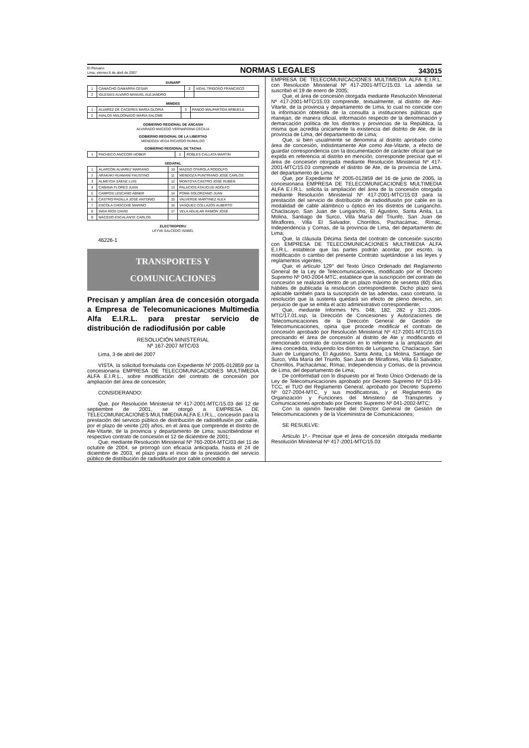El Peruano
Lima, viernes 6 de abril de 2007
NORMAS LEGALES
343015
SUNARP
| 1 | CAMACHO GAMARRA CESAR | 3 | VIDAL TRIGOSO FRANCISCO |
| 2 | IGLESIAS ALVARO MANUEL ALEJANDRO | | |
MIMDES
| 1 | ALVAREZ DE CACERES MARIA GLORIA | 3 | PANDO MALPARTIDA ARBUELA |
| 2 | AVALOS MALDONADO MARIA SALOME | | |
GOBIERNO REGIONAL DE ANCASH
ALVARADO MACEDO VERNARDINA CECILIA
GOBIERNO REGIONAL DE LA LIBERTAD
MENDOZA VEGA RICARDO RUMALDO
GOBIERNO REGIONAL DE TACNA
| 1 | PACHECO ANCCORI HOBER | 2 | ROBLES CALLATA MARTÍN |
SEDAPAL
| 1 | ALARCÓN ALVAREZ MARIANO | 10 | MAZGO OTAROLA RODOLFO |
| 2 | ARAKAKI HUAMANÍ FAUSTINO | 11 | MENDOZA PUNTRIANO JOSÉ CARLOS |
| 3 | ALMEYDA SÁENZ LUIS | 12 | MONTOYA CASTRO JOSÉ RUBÉN |
| 4 | CABANA FLORES JUAN | 13 | PALACIOS ATAUCUSI ADOLFO |
| 5 | CAMPOS LESCANO ABNER | 14 | POMA SOLORZANO JUAN |
| 6 | CASTRO PADILLA JOSÉ ANTONIO | 15 | VALVERDE MARTINEZ ALEX |
| 7 | ESCOLA CHOCCHE MARINO | 16 | VASQUEZ COLLAZOS ALBERTO |
| 8 | INGA RÍOS DAVID | 17 | VELA AGUILAR RAMÓN JOSÉ |
| 9 | MACEDO ESCALANTE CARLOS | | |
ELECTROPERU
LEYVA SALCEDO ISABEL
46226-1
TRANSPORTES Y
COMUNICACIONES
Precisan y amplían área de concesión otorgada a Empresa de Telecomunicaciones Multimedia Alfa E.I.R.L. para prestar servicio de distribución de radiodifusión por cable
RESOLUCIÓN MINISTERIAL
Nº 167-2007 MTC/03
Lima, 3 de abril del 2007
VISTA, la solicitud formulada con Expediente Nº 2005-012859 por la concesionaria EMPRESA DE TELECOMUNICACIONES MULTIMEDIA ALFA E.I.R.L., sobre modificación del contrato de concesión por ampliación del área de concesión;
CONSIDERANDO:
Que, por Resolución Ministerial Nº 417-2001-MTC/15.03 del 12 de septiembre de 2001, se otorgó a EMPRESA DE TELECOMUNICACIONES MULTIMEDIA ALFA E.I.R.L., concesión para la prestación del servicio público de distribución de radiodifusión por cable, por el plazo de veinte (20) años, en el área que comprende el distrito de Ate-Vitarte, de la provincia y departamento de Lima; suscribiéndose el respectivo contrato de concesión el 12 de diciembre de 2001;
Que, mediante Resolución Ministerial Nº 760-2004-MTC/03 del 11 de octubre de 2004, se prorrogó con eficacia anticipada, hasta el 24 de diciembre de 2003, el plazo para el inicio de la prestación del servicio público de distribución de radiodifusión por cable concedido a
EMPRESA DE TELECOMUNICACIONES MULTIMEDIA ALFA E.I.R.L. con Resolución Ministerial Nº 417-2001-MTC/15.03. La adenda se suscribió el 19 de enero de 2005;
Que, el área de concesión otorgada mediante Resolución Ministerial Nº 417-2001-MTC/15.03 comprende, textualmente, al distrito de Ate-Vitarte, de la provincia y departamento de Lima, lo cual no coincide con la información obtenida de la consulta a instituciones públicas que manejan, de manera oficial, información respecto de la denominación y demarcación política de los distritos y provincias de la República, la misma que acredita únicamente la existencia del distrito de Ate, de la provincia de Lima, del departamento de Lima;
Que, si bien usualmente se denomina al distrito aprobado como área de concesión, indistintamente Ate como Ate-Vitarte, a efecto de guardar correspondencia con la documentación de carácter oficial que se expida en referencia al distrito en mención, corresponde precisar que el área de concesión otorgada mediante Resolución Ministerial Nº 417-2001-MTC/15.03 comprende el distrito de Ate, de la provincia de Lima, del departamento de Lima;
Que, por Expediente Nº 2005-012859 del 16 de junio de 2005, la concesionaria EMPRESA DE TELECOMUNICACIONES MULTIMEDIA ALFA E.I.R.L. solicita la ampliación del área de la concesión otorgada mediante Resolución Ministerial Nº 417-2001-MTC/15.03 para la prestación del servicio de distribución de radiodifusión por cable en la modalidad de cable alámbrico u óptico en los distritos de Lurigancho, Chaclacayo, San Juan de Lurigancho, El Agustino, Santa Anita, La Molina, Santiago de Surco, Villa María del Triunfo, San Juan de Miraflores, Villa El Salvador, Chorrillos, Pachacámac, Rímac, Independencia y Comas, de la provincia de Lima, del departamento de Lima;
Que, la cláusula Décima Sexta del contrato de concesión suscrito con EMPRESA DE TELECOMUNICACIONES MULTIMEDIA ALFA E.I.R.L. establece que las partes podrán acordar, por escrito, la modificación o cambio del presente Contrato sujetándose a las leyes y reglamentos vigentes;
Que, el artículo 129° del Texto Único Ordenado del Reglamento General de la Ley de Telecomunicaciones, modificado por el Decreto Supremo Nº 040-2004-MTC, establece que la suscripción del contrato de concesión se realizará dentro de un plazo máximo de sesenta (60) días hábiles de publicada la resolución correspondiente. Dicho plazo será aplicable también para la suscripción de las adendas, caso contrario, la resolución que la sustenta quedará sin efecto de pleno derecho, sin perjuicio de que se emita el acto administrativo correspondiente;
Que, mediante Informes Nºs. 048, 182, 282 y 321-2006-MTC/17.01.ssp, la Dirección de Concesiones y Autorizaciones de Telecomunicaciones de la Dirección General de Gestión de Telecomunicaciones, opina que procede modificar el contrato de concesión aprobado por Resolución Ministerial Nº 417-2001-MTC/15.03 precisando el área de concesión al distrito de Ate y modificando el mencionado contrato de concesión en lo referente a la ampliación del área concedida, incluyendo los distritos de Lurigancho, Chaclacayo, San Juan de Lurigancho, El Agustino, Santa Anita, La Molina, Santiago de Surco, Villa María del Triunfo, San Juan de Miraflores, Villa El Salvador, Chorrillos, Pachacámac, Rímac, Independencia y Comas, de la provincia de Lima, del departamento de Lima;
De conformidad con lo dispuesto por el Texto Único Ordenado de la Ley de Telecomunicaciones aprobado por Decreto Supremo Nº 013-93-TCC, el TUO del Reglamento General, aprobado por Decreto Supremo Nº 027-2004-MTC, y sus modificatorias, y el Reglamento de Organización y Funciones del Ministerio de Transportes y Comunicaciones aprobado por Decreto Supremo Nº 041-2002-MTC;
Con la opinión favorable del Director General de Gestión de Telecomunicaciones y de la Viceministra de Comunicaciones;
SE RESUELVE:
Artículo 1º.- Precisar que el área de concesión otorgada mediante Resolución Ministerial Nº 417-2001-MTC/15.03